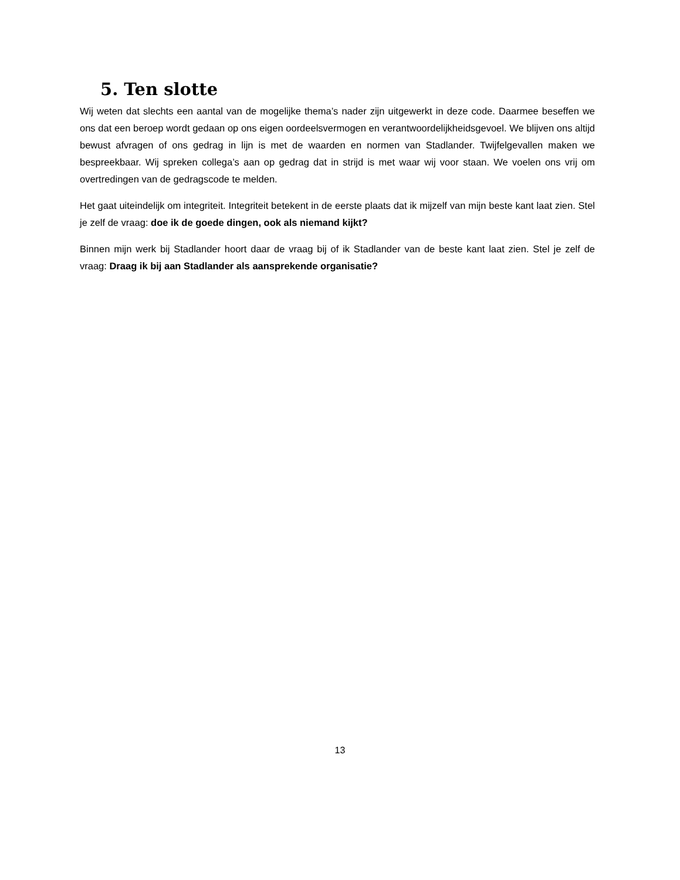5. Ten slotte
Wij weten dat slechts een aantal van de mogelijke thema’s nader zijn uitgewerkt in deze code. Daarmee beseffen we ons dat een beroep wordt gedaan op ons eigen oordeelsvermogen en verantwoordelijkheidsgevoel. We blijven ons altijd bewust afvragen of ons gedrag in lijn is met de waarden en normen van Stadlander. Twijfelgevallen maken we bespreekbaar. Wij spreken collega’s aan op gedrag dat in strijd is met waar wij voor staan. We voelen ons vrij om overtredingen van de gedragscode te melden.
Het gaat uiteindelijk om integriteit. Integriteit betekent in de eerste plaats dat ik mijzelf van mijn beste kant laat zien. Stel je zelf de vraag: doe ik de goede dingen, ook als niemand kijkt?
Binnen mijn werk bij Stadlander hoort daar de vraag bij of ik Stadlander van de beste kant laat zien. Stel je zelf de vraag: Draag ik bij aan Stadlander als aansprekende organisatie?
13